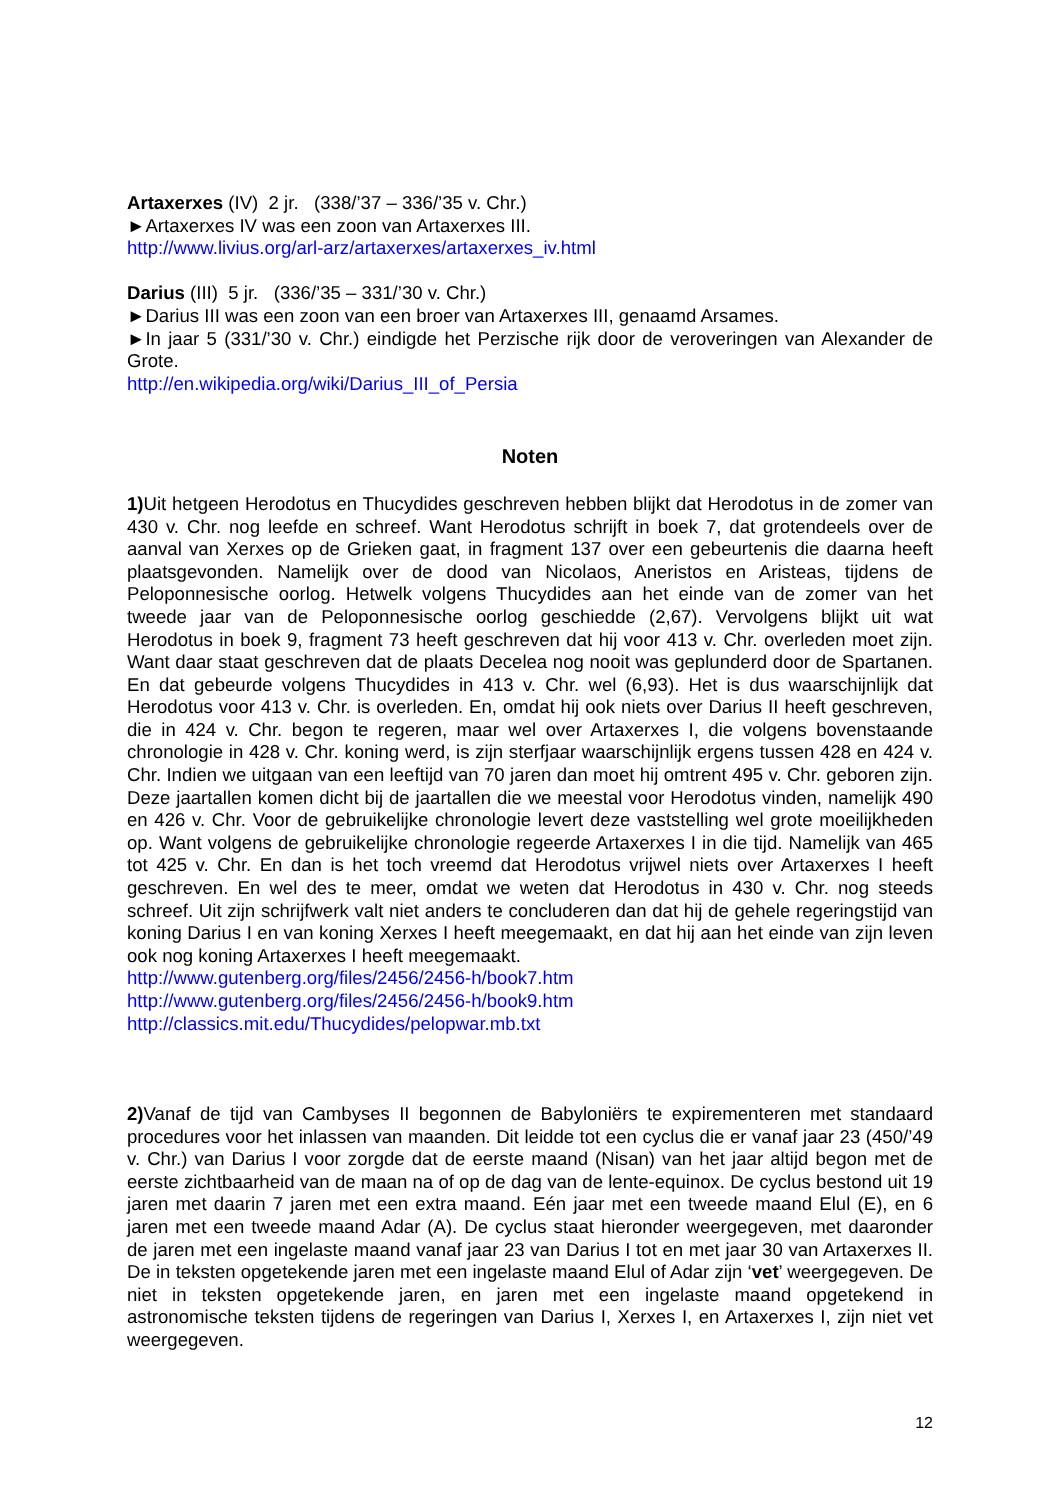Artaxerxes (IV) 2 jr. (338/’37 – 336/’35 v. Chr.)
►Artaxerxes IV was een zoon van Artaxerxes III.
http://www.livius.org/arl-arz/artaxerxes/artaxerxes_iv.html
Darius (III) 5 jr. (336/’35 – 331/’30 v. Chr.)
►Darius III was een zoon van een broer van Artaxerxes III, genaamd Arsames.
►In jaar 5 (331/’30 v. Chr.) eindigde het Perzische rijk door de veroveringen van Alexander de Grote.
http://en.wikipedia.org/wiki/Darius_III_of_Persia
Noten
1) Uit hetgeen Herodotus en Thucydides geschreven hebben blijkt dat Herodotus in de zomer van 430 v. Chr. nog leefde en schreef. Want Herodotus schrijft in boek 7, dat grotendeels over de aanval van Xerxes op de Grieken gaat, in fragment 137 over een gebeurtenis die daarna heeft plaatsgevonden. Namelijk over de dood van Nicolaos, Aneristos en Aristeas, tijdens de Peloponnesische oorlog. Hetwelk volgens Thucydides aan het einde van de zomer van het tweede jaar van de Peloponnesische oorlog geschiedde (2,67). Vervolgens blijkt uit wat Herodotus in boek 9, fragment 73 heeft geschreven dat hij voor 413 v. Chr. overleden moet zijn. Want daar staat geschreven dat de plaats Decelea nog nooit was geplunderd door de Spartanen. En dat gebeurde volgens Thucydides in 413 v. Chr. wel (6,93). Het is dus waarschijnlijk dat Herodotus voor 413 v. Chr. is overleden. En, omdat hij ook niets over Darius II heeft geschreven, die in 424 v. Chr. begon te regeren, maar wel over Artaxerxes I, die volgens bovenstaande chronologie in 428 v. Chr. koning werd, is zijn sterfjaar waarschijnlijk ergens tussen 428 en 424 v. Chr. Indien we uitgaan van een leeftijd van 70 jaren dan moet hij omtrent 495 v. Chr. geboren zijn. Deze jaartallen komen dicht bij de jaartallen die we meestal voor Herodotus vinden, namelijk 490 en 426 v. Chr. Voor de gebruikelijke chronologie levert deze vaststelling wel grote moeilijkheden op. Want volgens de gebruikelijke chronologie regeerde Artaxerxes I in die tijd. Namelijk van 465 tot 425 v. Chr. En dan is het toch vreemd dat Herodotus vrijwel niets over Artaxerxes I heeft geschreven. En wel des te meer, omdat we weten dat Herodotus in 430 v. Chr. nog steeds schreef. Uit zijn schrijfwerk valt niet anders te concluderen dan dat hij de gehele regeringstijd van koning Darius I en van koning Xerxes I heeft meegemaakt, en dat hij aan het einde van zijn leven ook nog koning Artaxerxes I heeft meegemaakt.
http://www.gutenberg.org/files/2456/2456-h/book7.htm
http://www.gutenberg.org/files/2456/2456-h/book9.htm
http://classics.mit.edu/Thucydides/pelopwar.mb.txt
2) Vanaf de tijd van Cambyses II begonnen de Babyloniërs te expirementeren met standaard procedures voor het inlassen van maanden. Dit leidde tot een cyclus die er vanaf jaar 23 (450/’49 v. Chr.) van Darius I voor zorgde dat de eerste maand (Nisan) van het jaar altijd begon met de eerste zichtbaarheid van de maan na of op de dag van de lente-equinox. De cyclus bestond uit 19 jaren met daarin 7 jaren met een extra maand. Eén jaar met een tweede maand Elul (E), en 6 jaren met een tweede maand Adar (A). De cyclus staat hieronder weergegeven, met daaronder de jaren met een ingelaste maand vanaf jaar 23 van Darius I tot en met jaar 30 van Artaxerxes II. De in teksten opgetekende jaren met een ingelaste maand Elul of Adar zijn ‘vet’ weergegeven. De niet in teksten opgetekende jaren, en jaren met een ingelaste maand opgetekend in astronomische teksten tijdens de regeringen van Darius I, Xerxes I, en Artaxerxes I, zijn niet vet weergegeven.
12